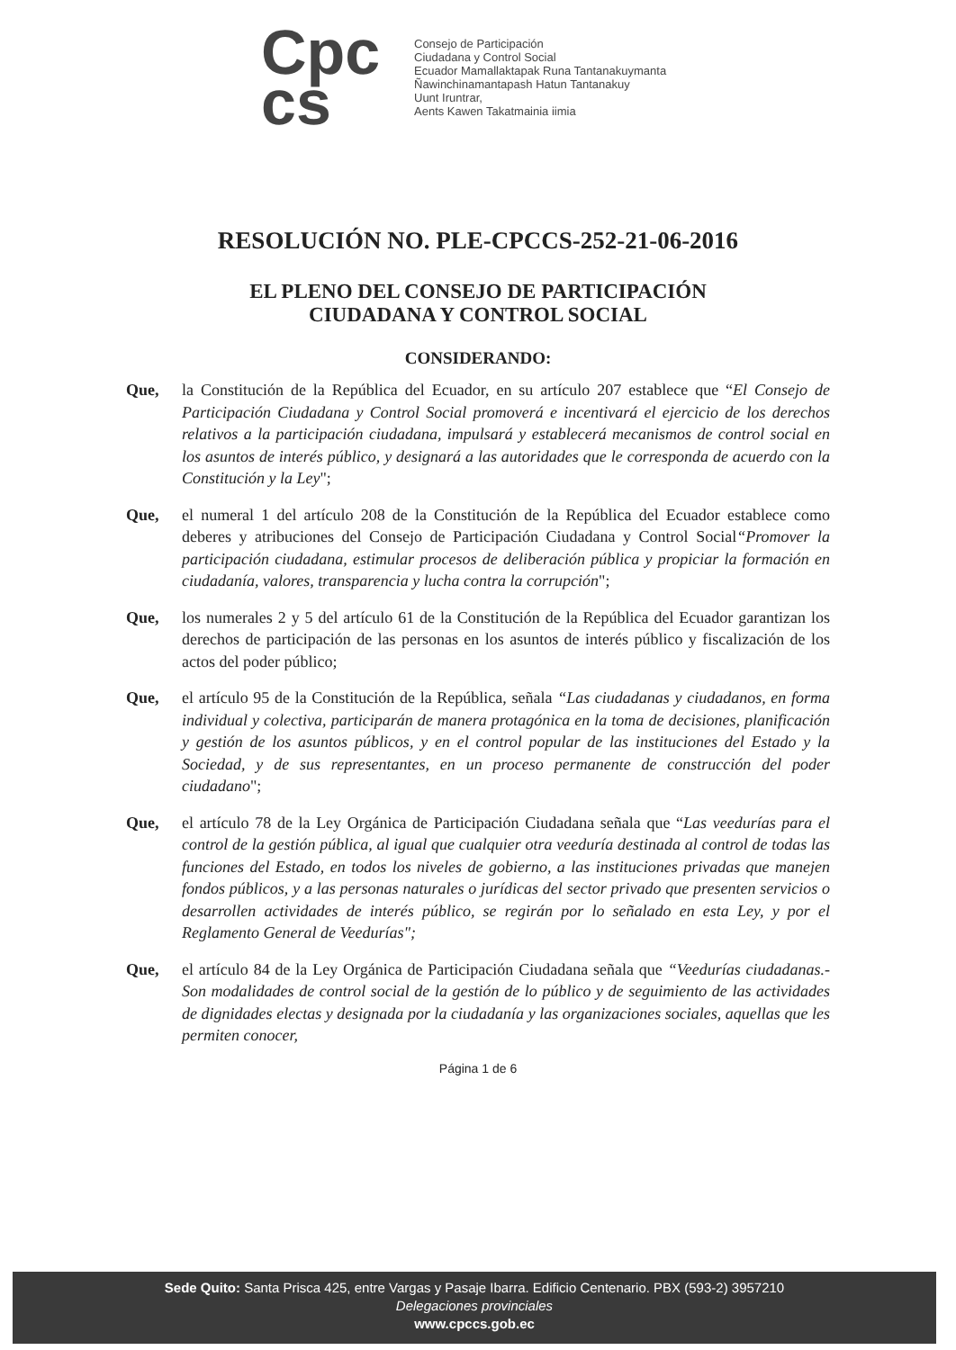Cpc
cs
Consejo de Participación
Ciudadana y Control Social
Ecuador Mamallaktapak Runa Tantanakuymanta
Ñawinchinamantapash Hatun Tantanakuy
Uunt Iruntrar,
Aents Kawen Takatmainia iimia
RESOLUCIÓN NO. PLE-CPCCS-252-21-06-2016
EL PLENO DEL CONSEJO DE PARTICIPACIÓN
CIUDADANA Y CONTROL SOCIAL
CONSIDERANDO:
Que, la Constitución de la República del Ecuador, en su artículo 207 establece que “El Consejo de Participación Ciudadana y Control Social promoverá e incentivará el ejercicio de los derechos relativos a la participación ciudadana, impulsará y establecerá mecanismos de control social en los asuntos de interés público, y designará a las autoridades que le corresponda de acuerdo con la Constitución y la Ley";
Que, el numeral 1 del artículo 208 de la Constitución de la República del Ecuador establece como deberes y atribuciones del Consejo de Participación Ciudadana y Control Social“Promover la participación ciudadana, estimular procesos de deliberación pública y propiciar la formación en ciudadanía, valores, transparencia y lucha contra la corrupción";
Que, los numerales 2 y 5 del artículo 61 de la Constitución de la República del Ecuador garantizan los derechos de participación de las personas en los asuntos de interés público y fiscalización de los actos del poder público;
Que, el artículo 95 de la Constitución de la República, señala “Las ciudadanas y ciudadanos, en forma individual y colectiva, participarán de manera protagónica en la toma de decisiones, planificación y gestión de los asuntos públicos, y en el control popular de las instituciones del Estado y la Sociedad, y de sus representantes, en un proceso permanente de construcción del poder ciudadano";
Que, el artículo 78 de la Ley Orgánica de Participación Ciudadana señala que “Las veedurías para el control de la gestión pública, al igual que cualquier otra veeduría destinada al control de todas las funciones del Estado, en todos los niveles de gobierno, a las instituciones privadas que manejen fondos públicos, y a las personas naturales o jurídicas del sector privado que presenten servicios o desarrollen actividades de interés público, se regirán por lo señalado en esta Ley, y por el Reglamento General de Veedurías";
Que, el artículo 84 de la Ley Orgánica de Participación Ciudadana señala que “Veedurías ciudadanas.- Son modalidades de control social de la gestión de lo público y de seguimiento de las actividades de dignidades electas y designada por la ciudadanía y las organizaciones sociales, aquellas que les permiten conocer,
Página 1 de 6
Sede Quito: Santa Prisca 425, entre Vargas y Pasaje Ibarra. Edificio Centenario. PBX (593-2) 3957210
Delegaciones provinciales
www.cpccs.gob.ec